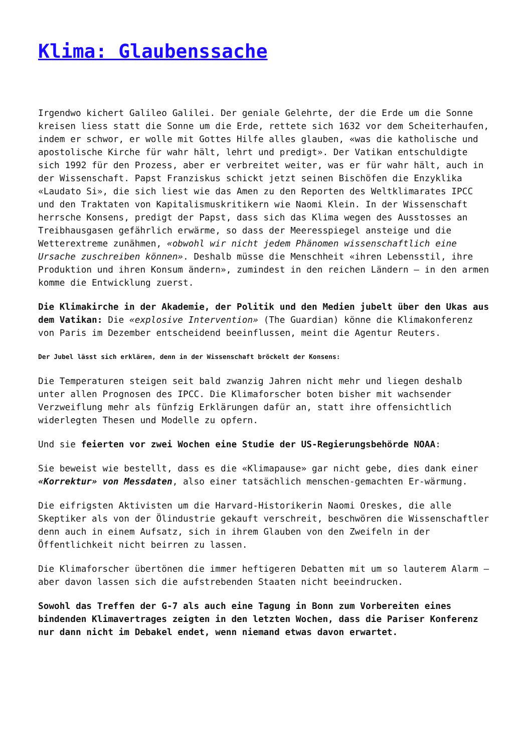Klima: Glaubenssache
Irgendwo kichert Galileo Galilei. Der geniale Gelehrte, der die Erde um die Sonne kreisen liess statt die Sonne um die Erde, rettete sich 1632 vor dem Scheiterhaufen, indem er schwor, er wolle mit Gottes Hilfe alles glauben, «was die katholische und apostolische Kirche für wahr hält, lehrt und predigt». Der Vatikan entschuldigte sich 1992 für den Prozess, aber er verbreitet weiter, was er für wahr hält, auch in der Wissenschaft. Papst Franziskus schickt jetzt seinen Bischöfen die Enzyklika «Laudato Si», die sich liest wie das Amen zu den Reporten des Weltklimarates IPCC und den Traktaten von Kapitalismuskritikern wie Naomi Klein. In der Wissenschaft herrsche Konsens, predigt der Papst, dass sich das Klima wegen des Ausstosses an Treibhausgasen gefährlich erwärme, so dass der Meeresspiegel ansteige und die Wetterextreme zunähmen, «obwohl wir nicht jedem Phänomen wissenschaftlich eine Ursache zuschreiben können». Deshalb müsse die Menschheit «ihren Lebensstil, ihre Produktion und ihren Konsum ändern», zumindest in den reichen Ländern – in den armen komme die Entwicklung zuerst.
Die Klimakirche in der Akademie, der Politik und den Medien jubelt über den Ukas aus dem Vatikan: Die «explosive Intervention» (The Guardian) könne die Klimakonferenz von Paris im Dezember entscheidend beeinflussen, meint die Agentur Reuters.
Der Jubel lässt sich erklären, denn in der Wissenschaft bröckelt der Konsens:
Die Temperaturen steigen seit bald zwanzig Jahren nicht mehr und liegen deshalb unter allen Prognosen des IPCC. Die Klimaforscher boten bisher mit wachsender Verzweiflung mehr als fünfzig Erklärungen dafür an, statt ihre offensichtlich widerlegten Thesen und Modelle zu opfern.
Und sie feierten vor zwei Wochen eine Studie der US-Regierungsbehörde NOAA:
Sie beweist wie bestellt, dass es die «Klimapause» gar nicht gebe, dies dank einer «Korrektur» von Messdaten, also einer tatsächlich menschen-gemachten Er-wärmung.
Die eifrigsten Aktivisten um die Harvard-Historikerin Naomi Oreskes, die alle Skeptiker als von der Ölindustrie gekauft verschreit, beschwören die Wissenschaftler denn auch in einem Aufsatz, sich in ihrem Glauben von den Zweifeln in der Öffentlichkeit nicht beirren zu lassen.
Die Klimaforscher übertönen die immer heftigeren Debatten mit um so lauterem Alarm – aber davon lassen sich die aufstrebenden Staaten nicht beeindrucken.
Sowohl das Treffen der G-7 als auch eine Tagung in Bonn zum Vorbereiten eines bindenden Klimavertrages zeigten in den letzten Wochen, dass die Pariser Konferenz nur dann nicht im Debakel endet, wenn niemand etwas davon erwartet.